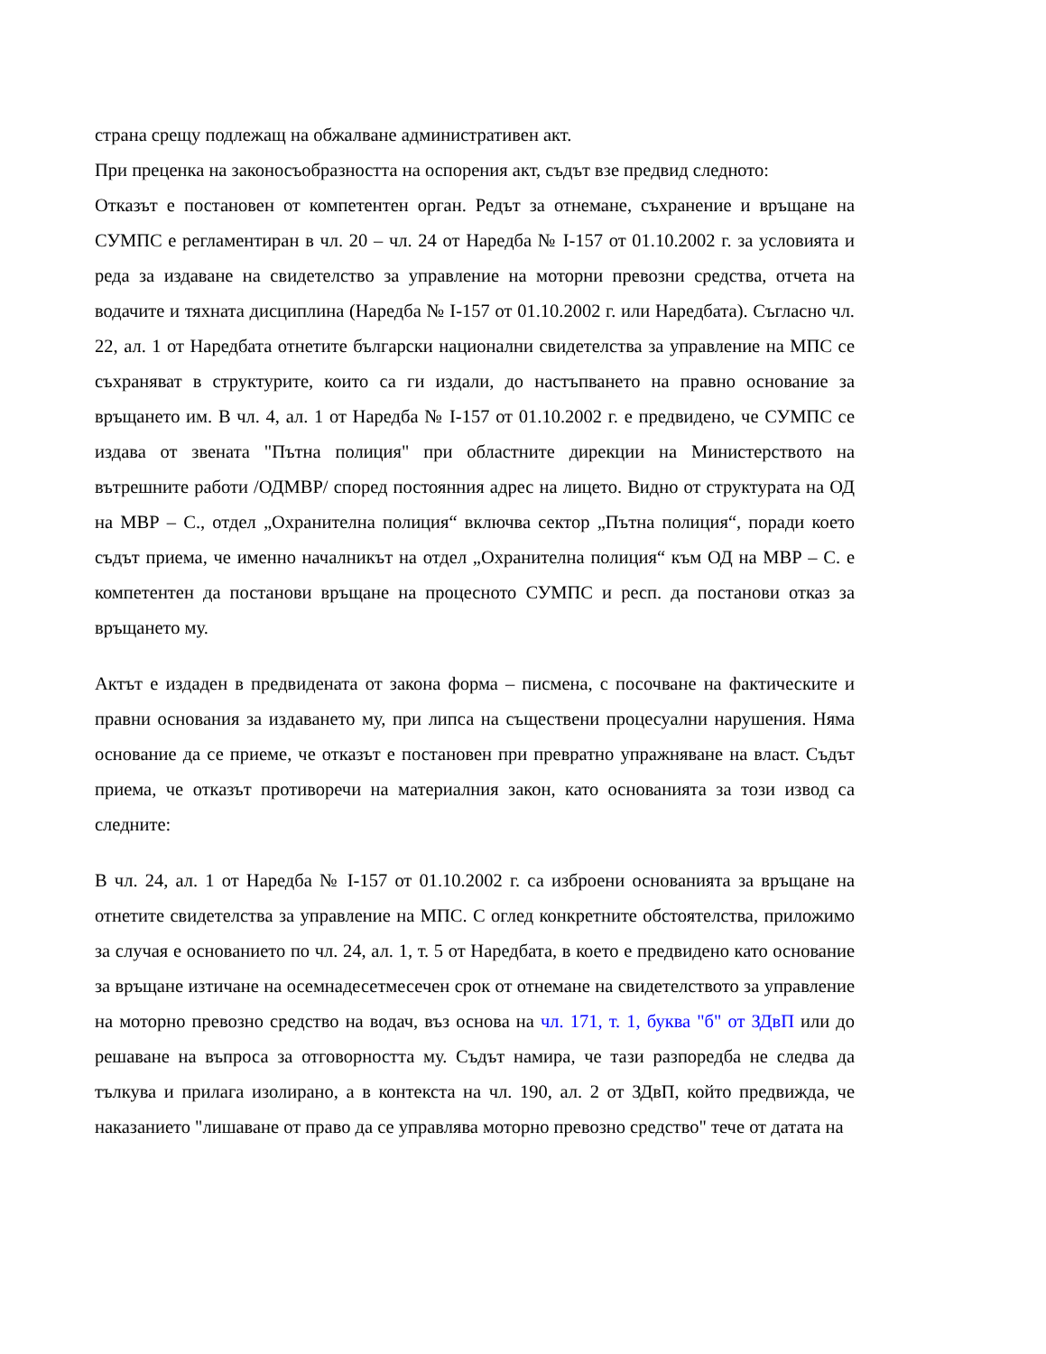страна срещу подлежащ на обжалване административен акт.
При преценка на законосъобразността на оспорения акт, съдът взе предвид следното:
Отказът е постановен от компетентен орган. Редът за отнемане, съхранение и връщане на СУМПС е регламентиран в чл. 20 – чл. 24 от Наредба № I-157 от 01.10.2002 г. за условията и реда за издаване на свидетелство за управление на моторни превозни средства, отчета на водачите и тяхната дисциплина (Наредба № I-157 от 01.10.2002 г. или Наредбата). Съгласно чл. 22, ал. 1 от Наредбата отнетите български национални свидетелства за управление на МПС се съхраняват в структурите, които са ги издали, до настъпването на правно основание за връщането им. В чл. 4, ал. 1 от Наредба № I-157 от 01.10.2002 г. е предвидено, че СУМПС се издава от звената "Пътна полиция" при областните дирекции на Министерството на вътрешните работи /ОДМВР/ според постоянния адрес на лицето. Видно от структурата на ОД на МВР – С., отдел „Охранителна полиция“ включва сектор „Пътна полиция“, поради което съдът приема, че именно началникът на отдел „Охранителна полиция“ към ОД на МВР – С. е компетентен да постанови връщане на процесното СУМПС и респ. да постанови отказ за връщането му.
Актът е издаден в предвидената от закона форма – писмена, с посочване на фактическите и правни основания за издаването му, при липса на съществени процесуални нарушения. Няма основание да се приеме, че отказът е постановен при превратно упражняване на власт. Съдът приема, че отказът противоречи на материалния закон, като основанията за този извод са следните:
В чл. 24, ал. 1 от Наредба № I-157 от 01.10.2002 г. са изброени основанията за връщане на отнетите свидетелства за управление на МПС. С оглед конкретните обстоятелства, приложимо за случая е основанието по чл. 24, ал. 1, т. 5 от Наредбата, в което е предвидено като основание за връщане изтичане на осемнадесетмесечен срок от отнемане на свидетелството за управление на моторно превозно средство на водач, въз основа на чл. 171, т. 1, буква "б" от ЗДвП или до решаване на въпроса за отговорността му. Съдът намира, че тази разпоредба не следва да тълкува и прилага изолирано, а в контекста на чл. 190, ал. 2 от ЗДвП, който предвижда, че наказанието "лишаване от право да се управлява моторно превозно средство" тече от датата на